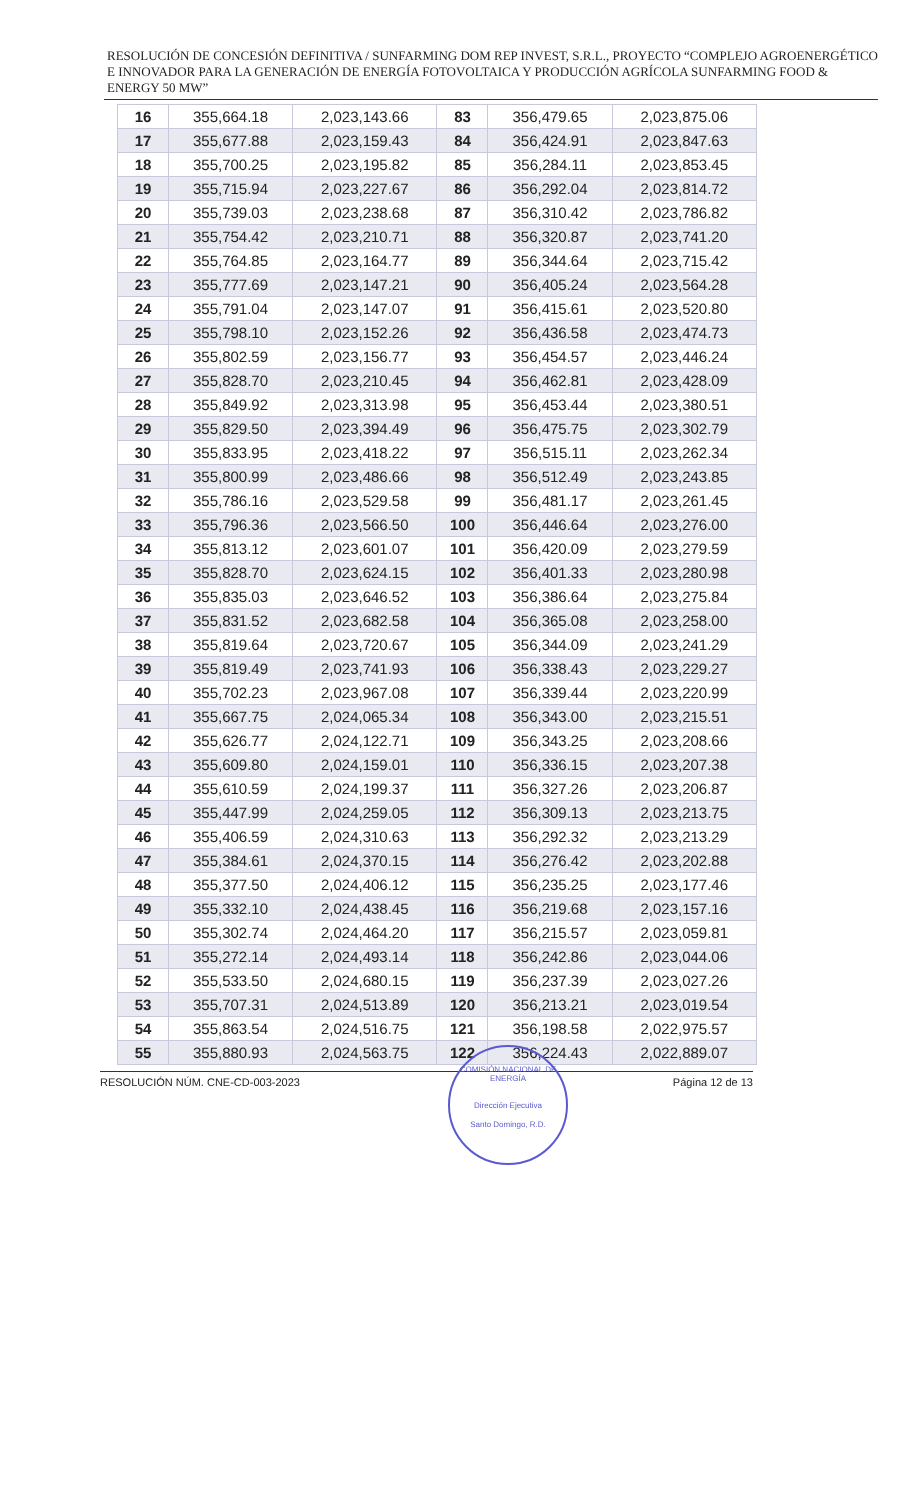RESOLUCIÓN DE CONCESIÓN DEFINITIVA / SUNFARMING DOM REP INVEST, S.R.L., PROYECTO “COMPLEJO AGROENERGÉTICO E INNOVADOR PARA LA GENERACIÓN DE ENERGÍA FOTOVOLTAICA Y PRODUCCIÓN AGRÍCOLA SUNFARMING FOOD & ENERGY 50 MW”
| 16 | 355,664.18 | 2,023,143.66 | 83 | 356,479.65 | 2,023,875.06 |
| 17 | 355,677.88 | 2,023,159.43 | 84 | 356,424.91 | 2,023,847.63 |
| 18 | 355,700.25 | 2,023,195.82 | 85 | 356,284.11 | 2,023,853.45 |
| 19 | 355,715.94 | 2,023,227.67 | 86 | 356,292.04 | 2,023,814.72 |
| 20 | 355,739.03 | 2,023,238.68 | 87 | 356,310.42 | 2,023,786.82 |
| 21 | 355,754.42 | 2,023,210.71 | 88 | 356,320.87 | 2,023,741.20 |
| 22 | 355,764.85 | 2,023,164.77 | 89 | 356,344.64 | 2,023,715.42 |
| 23 | 355,777.69 | 2,023,147.21 | 90 | 356,405.24 | 2,023,564.28 |
| 24 | 355,791.04 | 2,023,147.07 | 91 | 356,415.61 | 2,023,520.80 |
| 25 | 355,798.10 | 2,023,152.26 | 92 | 356,436.58 | 2,023,474.73 |
| 26 | 355,802.59 | 2,023,156.77 | 93 | 356,454.57 | 2,023,446.24 |
| 27 | 355,828.70 | 2,023,210.45 | 94 | 356,462.81 | 2,023,428.09 |
| 28 | 355,849.92 | 2,023,313.98 | 95 | 356,453.44 | 2,023,380.51 |
| 29 | 355,829.50 | 2,023,394.49 | 96 | 356,475.75 | 2,023,302.79 |
| 30 | 355,833.95 | 2,023,418.22 | 97 | 356,515.11 | 2,023,262.34 |
| 31 | 355,800.99 | 2,023,486.66 | 98 | 356,512.49 | 2,023,243.85 |
| 32 | 355,786.16 | 2,023,529.58 | 99 | 356,481.17 | 2,023,261.45 |
| 33 | 355,796.36 | 2,023,566.50 | 100 | 356,446.64 | 2,023,276.00 |
| 34 | 355,813.12 | 2,023,601.07 | 101 | 356,420.09 | 2,023,279.59 |
| 35 | 355,828.70 | 2,023,624.15 | 102 | 356,401.33 | 2,023,280.98 |
| 36 | 355,835.03 | 2,023,646.52 | 103 | 356,386.64 | 2,023,275.84 |
| 37 | 355,831.52 | 2,023,682.58 | 104 | 356,365.08 | 2,023,258.00 |
| 38 | 355,819.64 | 2,023,720.67 | 105 | 356,344.09 | 2,023,241.29 |
| 39 | 355,819.49 | 2,023,741.93 | 106 | 356,338.43 | 2,023,229.27 |
| 40 | 355,702.23 | 2,023,967.08 | 107 | 356,339.44 | 2,023,220.99 |
| 41 | 355,667.75 | 2,024,065.34 | 108 | 356,343.00 | 2,023,215.51 |
| 42 | 355,626.77 | 2,024,122.71 | 109 | 356,343.25 | 2,023,208.66 |
| 43 | 355,609.80 | 2,024,159.01 | 110 | 356,336.15 | 2,023,207.38 |
| 44 | 355,610.59 | 2,024,199.37 | 111 | 356,327.26 | 2,023,206.87 |
| 45 | 355,447.99 | 2,024,259.05 | 112 | 356,309.13 | 2,023,213.75 |
| 46 | 355,406.59 | 2,024,310.63 | 113 | 356,292.32 | 2,023,213.29 |
| 47 | 355,384.61 | 2,024,370.15 | 114 | 356,276.42 | 2,023,202.88 |
| 48 | 355,377.50 | 2,024,406.12 | 115 | 356,235.25 | 2,023,177.46 |
| 49 | 355,332.10 | 2,024,438.45 | 116 | 356,219.68 | 2,023,157.16 |
| 50 | 355,302.74 | 2,024,464.20 | 117 | 356,215.57 | 2,023,059.81 |
| 51 | 355,272.14 | 2,024,493.14 | 118 | 356,242.86 | 2,023,044.06 |
| 52 | 355,533.50 | 2,024,680.15 | 119 | 356,237.39 | 2,023,027.26 |
| 53 | 355,707.31 | 2,024,513.89 | 120 | 356,213.21 | 2,023,019.54 |
| 54 | 355,863.54 | 2,024,516.75 | 121 | 356,198.58 | 2,022,975.57 |
| 55 | 355,880.93 | 2,024,563.75 | 122 | 356,224.43 | 2,022,889.07 |
RESOLUCIÓN NÚM. CNE-CD-003-2023 Página 12 de 13
COMISIÓN NACIONAL DE ENERGÍA
Dirección Ejecutiva
Santo Domingo, R.D.